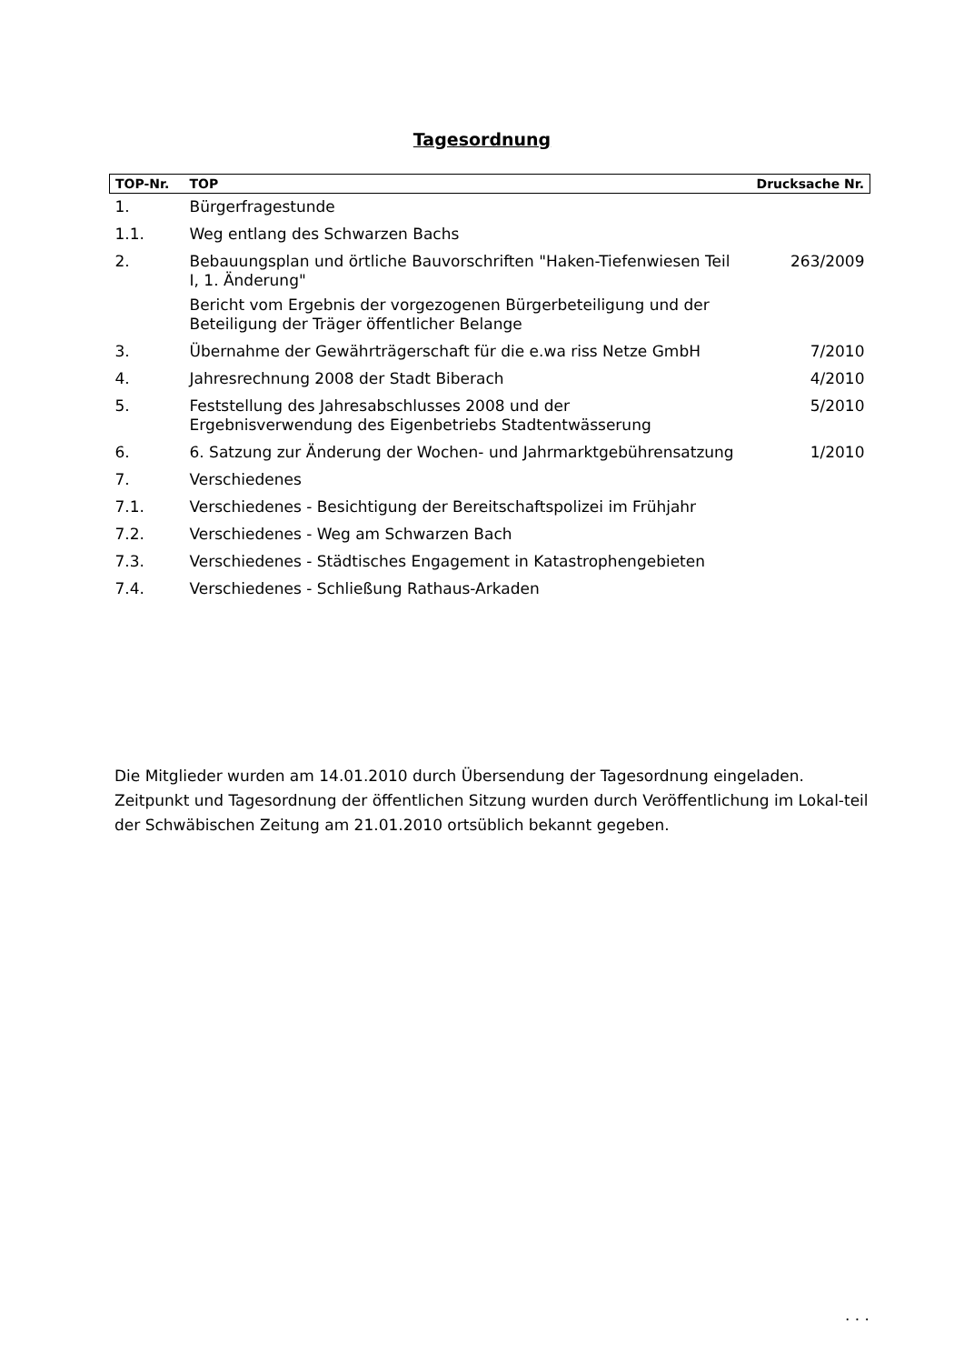Tagesordnung
| TOP-Nr. | TOP | Drucksache Nr. |
| --- | --- | --- |
| 1. | Bürgerfragestunde | |
| 1.1. | Weg entlang des Schwarzen Bachs | |
| 2. | Bebauungsplan und örtliche Bauvorschriften "Haken-Tiefenwiesen Teil I, 1. Änderung" Bericht vom Ergebnis der vorgezogenen Bürgerbeteiligung und der Beteiligung der Träger öffentlicher Belange | 263/2009 |
| 3. | Übernahme der Gewährträgerschaft für die e.wa riss Netze GmbH | 7/2010 |
| 4. | Jahresrechnung 2008 der Stadt Biberach | 4/2010 |
| 5. | Feststellung des Jahresabschlusses 2008 und der Ergebnisverwendung des Eigenbetriebs Stadtentwässerung | 5/2010 |
| 6. | 6. Satzung zur Änderung der Wochen- und Jahrmarktgebührensatzung | 1/2010 |
| 7. | Verschiedenes | |
| 7.1. | Verschiedenes - Besichtigung der Bereitschaftspolizei im Frühjahr | |
| 7.2. | Verschiedenes - Weg am Schwarzen Bach | |
| 7.3. | Verschiedenes - Städtisches Engagement in Katastrophengebieten | |
| 7.4. | Verschiedenes - Schließung Rathaus-Arkaden | |
Die Mitglieder wurden am 14.01.2010 durch Übersendung der Tagesordnung eingeladen. Zeitpunkt und Tagesordnung der öffentlichen Sitzung wurden durch Veröffentlichung im Lokal-teil der Schwäbischen Zeitung am 21.01.2010 ortsüblich bekannt gegeben.
. . .